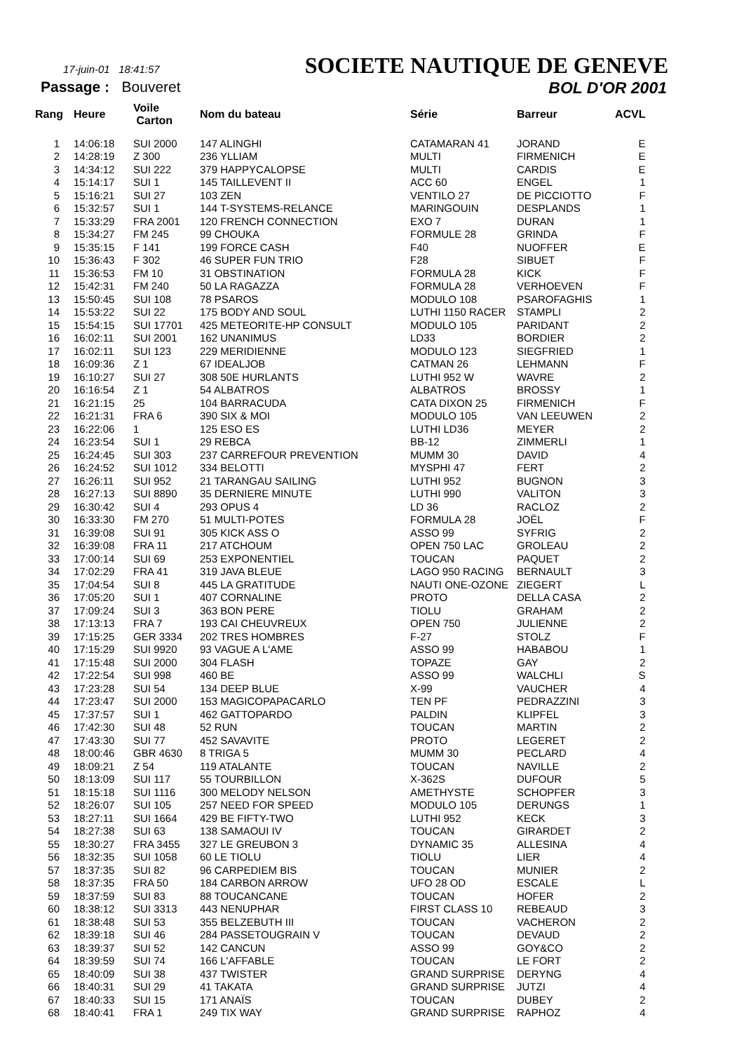17-juin-01 18:41:57 SOCIETE NAUTIQUE DE GENEVE
Passage : Bouveret BOL D'OR 2001
| Rang | Heure | Voile Carton | Nom du bateau | Série | Barreur | ACVL |
| --- | --- | --- | --- | --- | --- | --- |
| 1 | 14:06:18 | SUI 2000 | 147 ALINGHI | CATAMARAN 41 | JORAND | E |
| 2 | 14:28:19 | Z 300 | 236 YLLIAM | MULTI | FIRMENICH | E |
| 3 | 14:34:12 | SUI 222 | 379 HAPPYCALOPSE | MULTI | CARDIS | E |
| 4 | 15:14:17 | SUI 1 | 145 TAILLEVENT II | ACC 60 | ENGEL | 1 |
| 5 | 15:16:21 | SUI 27 | 103 ZEN | VENTILO 27 | DE PICCIOTTO | F |
| 6 | 15:32:57 | SUI 1 | 144 T-SYSTEMS-RELANCE | MARINGOUIN | DESPLANDS | 1 |
| 7 | 15:33:29 | FRA 2001 | 120 FRENCH CONNECTION | EXO 7 | DURAN | 1 |
| 8 | 15:34:27 | FM 245 | 99 CHOUKA | FORMULE 28 | GRINDA | F |
| 9 | 15:35:15 | F 141 | 199 FORCE CASH | F40 | NUOFFER | E |
| 10 | 15:36:43 | F 302 | 46 SUPER FUN TRIO | F28 | SIBUET | F |
| 11 | 15:36:53 | FM 10 | 31 OBSTINATION | FORMULA 28 | KICK | F |
| 12 | 15:42:31 | FM 240 | 50 LA RAGAZZA | FORMULA 28 | VERHOEVEN | F |
| 13 | 15:50:45 | SUI 108 | 78 PSAROS | MODULO 108 | PSAROFAGHIS | 1 |
| 14 | 15:53:22 | SUI 22 | 175 BODY AND SOUL | LUTHI 1150 RACER | STAMPLI | 2 |
| 15 | 15:54:15 | SUI 17701 | 425 METEORITE-HP CONSULT | MODULO 105 | PARIDANT | 2 |
| 16 | 16:02:11 | SUI 2001 | 162 UNANIMUS | LD33 | BORDIER | 2 |
| 17 | 16:02:11 | SUI 123 | 229 MERIDIENNE | MODULO 123 | SIEGFRIED | 1 |
| 18 | 16:09:36 | Z 1 | 67 IDEALJOB | CATMAN 26 | LEHMANN | F |
| 19 | 16:10:27 | SUI 27 | 308 50E HURLANTS | LUTHI 952 W | WAVRE | 2 |
| 20 | 16:16:54 | Z 1 | 54 ALBATROS | ALBATROS | BROSSY | 1 |
| 21 | 16:21:15 | 25 | 104 BARRACUDA | CATA DIXON 25 | FIRMENICH | F |
| 22 | 16:21:31 | FRA 6 | 390 SIX & MOI | MODULO 105 | VAN LEEUWEN | 2 |
| 23 | 16:22:06 | 1 | 125 ESO ES | LUTHI LD36 | MEYER | 2 |
| 24 | 16:23:54 | SUI 1 | 29 REBCA | BB-12 | ZIMMERLI | 1 |
| 25 | 16:24:45 | SUI 303 | 237 CARREFOUR PREVENTION | MUMM 30 | DAVID | 4 |
| 26 | 16:24:52 | SUI 1012 | 334 BELOTTI | MYSPHI 47 | FERT | 2 |
| 27 | 16:26:11 | SUI 952 | 21 TARANGAU SAILING | LUTHI 952 | BUGNON | 3 |
| 28 | 16:27:13 | SUI 8890 | 35 DERNIERE MINUTE | LUTHI 990 | VALITON | 3 |
| 29 | 16:30:42 | SUI 4 | 293 OPUS 4 | LD 36 | RACLOZ | 2 |
| 30 | 16:33:30 | FM 270 | 51 MULTI-POTES | FORMULA 28 | JOËL | F |
| 31 | 16:39:08 | SUI 91 | 305 KICK ASS O | ASSO 99 | SYFRIG | 2 |
| 32 | 16:39:08 | FRA 11 | 217 ATCHOUM | OPEN 750 LAC | GROLEAU | 2 |
| 33 | 17:00:14 | SUI 69 | 253 EXPONENTIEL | TOUCAN | PAQUET | 2 |
| 34 | 17:02:29 | FRA 41 | 319 JAVA BLEUE | LAGO 950 RACING | BERNAULT | 3 |
| 35 | 17:04:54 | SUI 8 | 445 LA GRATITUDE | NAUTI ONE-OZONE | ZIEGERT | L |
| 36 | 17:05:20 | SUI 1 | 407 CORNALINE | PROTO | DELLA CASA | 2 |
| 37 | 17:09:24 | SUI 3 | 363 BON PERE | TIOLU | GRAHAM | 2 |
| 38 | 17:13:13 | FRA 7 | 193 CAI CHEUVREUX | OPEN 750 | JULIENNE | 2 |
| 39 | 17:15:25 | GER 3334 | 202 TRES HOMBRES | F-27 | STOLZ | F |
| 40 | 17:15:29 | SUI 9920 | 93 VAGUE A L'AME | ASSO 99 | HABABOU | 1 |
| 41 | 17:15:48 | SUI 2000 | 304 FLASH | TOPAZE | GAY | 2 |
| 42 | 17:22:54 | SUI 998 | 460 BE | ASSO 99 | WALCHLI | S |
| 43 | 17:23:28 | SUI 54 | 134 DEEP BLUE | X-99 | VAUCHER | 4 |
| 44 | 17:23:47 | SUI 2000 | 153 MAGICOPAPACARLO | TEN PF | PEDRAZZINI | 3 |
| 45 | 17:37:57 | SUI 1 | 462 GATTOPARDO | PALDIN | KLIPFEL | 3 |
| 46 | 17:42:30 | SUI 48 | 52 RUN | TOUCAN | MARTIN | 2 |
| 47 | 17:43:30 | SUI 77 | 452 SAVAVITE | PROTO | LEGERET | 2 |
| 48 | 18:00:46 | GBR 4630 | 8 TRIGA 5 | MUMM 30 | PECLARD | 4 |
| 49 | 18:09:21 | Z 54 | 119 ATALANTE | TOUCAN | NAVILLE | 2 |
| 50 | 18:13:09 | SUI 117 | 55 TOURBILLON | X-362S | DUFOUR | 5 |
| 51 | 18:15:18 | SUI 1116 | 300 MELODY NELSON | AMETHYSTE | SCHOPFER | 3 |
| 52 | 18:26:07 | SUI 105 | 257 NEED FOR SPEED | MODULO 105 | DERUNGS | 1 |
| 53 | 18:27:11 | SUI 1664 | 429 BE FIFTY-TWO | LUTHI 952 | KECK | 3 |
| 54 | 18:27:38 | SUI 63 | 138 SAMAOUI IV | TOUCAN | GIRARDET | 2 |
| 55 | 18:30:27 | FRA 3455 | 327 LE GREUBON 3 | DYNAMIC 35 | ALLESINA | 4 |
| 56 | 18:32:35 | SUI 1058 | 60 LE TIOLU | TIOLU | LIER | 4 |
| 57 | 18:37:35 | SUI 82 | 96 CARPEDIEM BIS | TOUCAN | MUNIER | 2 |
| 58 | 18:37:35 | FRA 50 | 184 CARBON ARROW | UFO 28 OD | ESCALE | L |
| 59 | 18:37:59 | SUI 83 | 88 TOUCANCANE | TOUCAN | HOFER | 2 |
| 60 | 18:38:12 | SUI 3313 | 443 NENUPHAR | FIRST CLASS 10 | REBEAUD | 3 |
| 61 | 18:38:48 | SUI 53 | 355 BELZEBUTH III | TOUCAN | VACHERON | 2 |
| 62 | 18:39:18 | SUI 46 | 284 PASSETOUGRAIN V | TOUCAN | DEVAUD | 2 |
| 63 | 18:39:37 | SUI 52 | 142 CANCUN | ASSO 99 | GOY&CO | 2 |
| 64 | 18:39:59 | SUI 74 | 166 L'AFFABLE | TOUCAN | LE FORT | 2 |
| 65 | 18:40:09 | SUI 38 | 437 TWISTER | GRAND SURPRISE | DERYNG | 4 |
| 66 | 18:40:31 | SUI 29 | 41 TAKATA | GRAND SURPRISE | JUTZI | 4 |
| 67 | 18:40:33 | SUI 15 | 171 ANAÏS | TOUCAN | DUBEY | 2 |
| 68 | 18:40:41 | FRA 1 | 249 TIX WAY | GRAND SURPRISE | RAPHOZ | 4 |